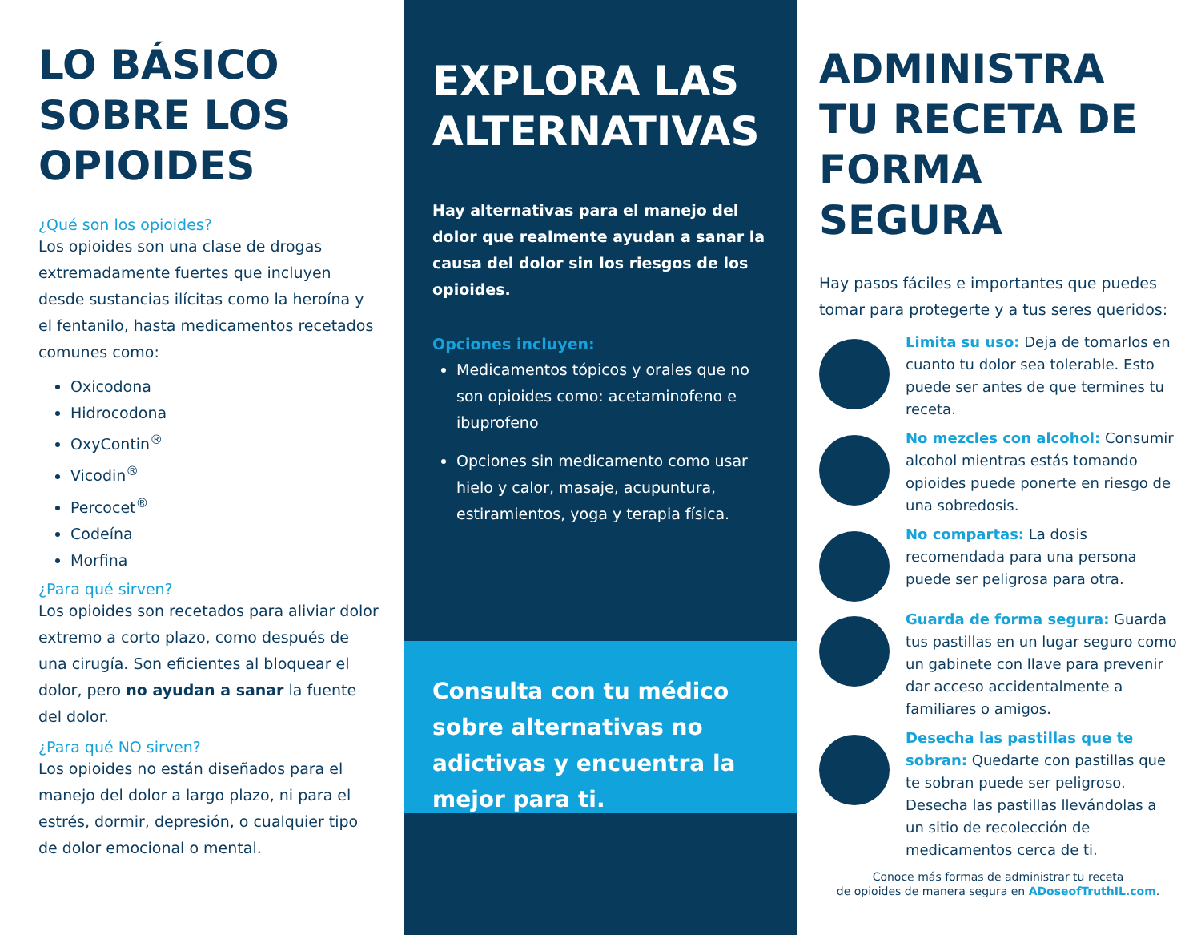LO BÁSICO SOBRE LOS OPIOIDES
¿Qué son los opioides?
Los opioides son una clase de drogas extremadamente fuertes que incluyen desde sustancias ilícitas como la heroína y el fentanilo, hasta medicamentos recetados comunes como:
Oxicodona
Hidrocodona
OxyContin<sup>®</sup>
Vicodin<sup>®</sup>
Percocet<sup>®</sup>
Codeína
Morfina
¿Para qué sirven?
Los opioides son recetados para aliviar dolor extremo a corto plazo, como después de una cirugía. Son eficientes al bloquear el dolor, pero no ayudan a sanar la fuente del dolor.
¿Para qué NO sirven?
Los opioides no están diseñados para el manejo del dolor a largo plazo, ni para el estrés, dormir, depresión, o cualquier tipo de dolor emocional o mental.
EXPLORA LAS ALTERNATIVAS
Hay alternativas para el manejo del dolor que realmente ayudan a sanar la causa del dolor sin los riesgos de los opioides.
Opciones incluyen:
Medicamentos tópicos y orales que no son opioides como: acetaminofeno e ibuprofeno
Opciones sin medicamento como usar hielo y calor, masaje, acupuntura, estiramientos, yoga y terapia física.
Consulta con tu médico sobre alternativas no adictivas y encuentra la mejor para ti.
ADMINISTRA TU RECETA DE FORMA SEGURA
Hay pasos fáciles e importantes que puedes tomar para protegerte y a tus seres queridos:
Limita su uso: Deja de tomarlos en cuanto tu dolor sea tolerable. Esto puede ser antes de que termines tu receta.
No mezcles con alcohol: Consumir alcohol mientras estás tomando opioides puede ponerte en riesgo de una sobredosis.
No compartas: La dosis recomendada para una persona puede ser peligrosa para otra.
Guarda de forma segura: Guarda tus pastillas en un lugar seguro como un gabinete con llave para prevenir dar acceso accidentalmente a familiares o amigos.
Desecha las pastillas que te sobran: Quedarte con pastillas que te sobran puede ser peligroso. Desecha las pastillas llevándolas a un sitio de recolección de medicamentos cerca de ti.
Conoce más formas de administrar tu receta
de opioides de manera segura en ADoseofTruthIL.com.